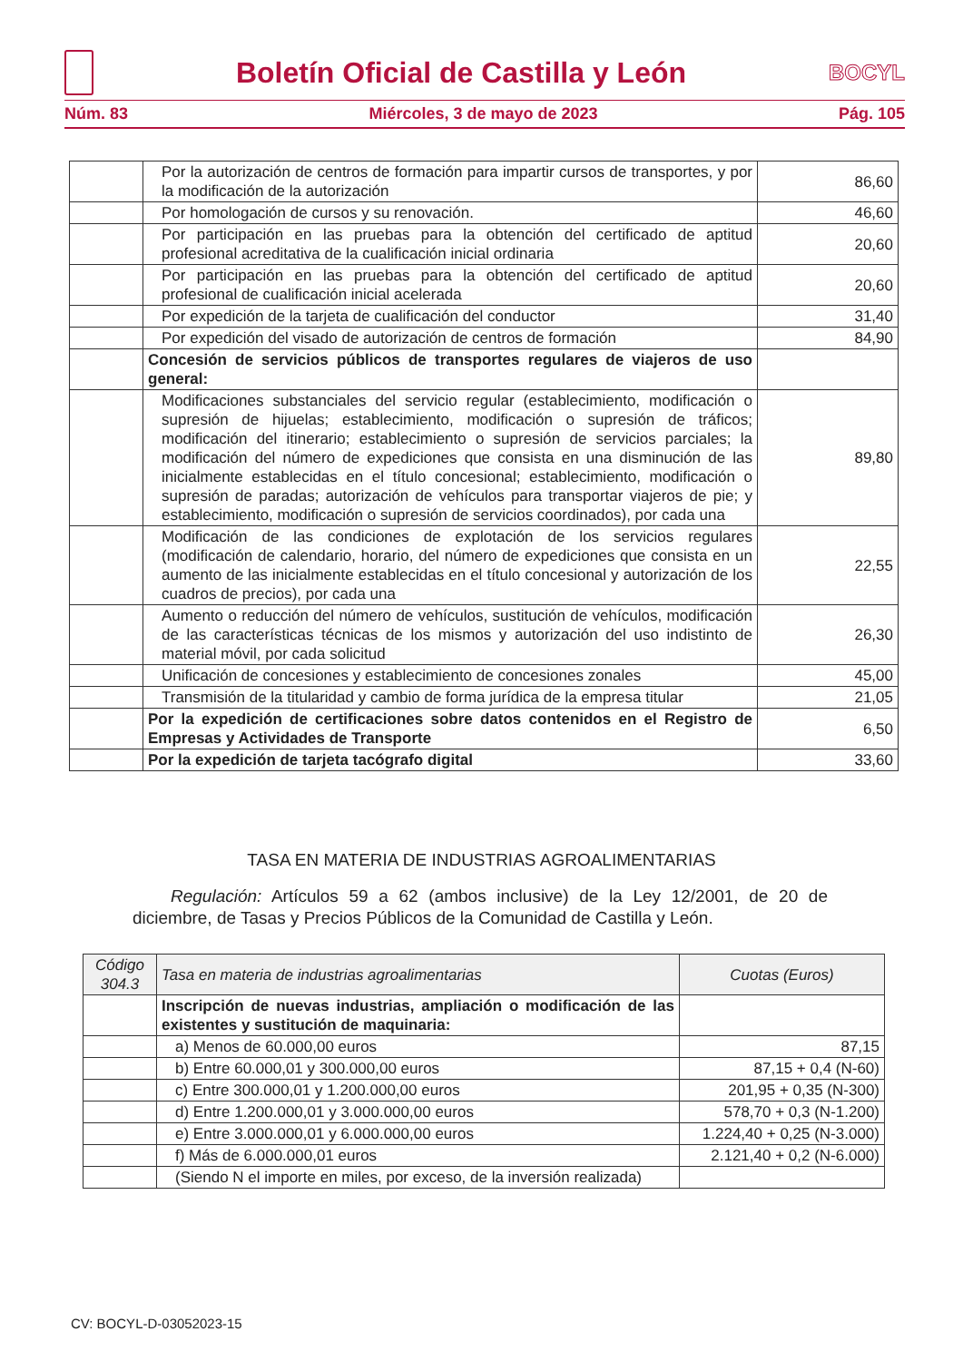Boletín Oficial de Castilla y León
BOCYL
Núm. 83 Miércoles, 3 de mayo de 2023 Pág. 105
| | Por la autorización de centros de formación para impartir cursos de transportes, y por la modificación de la autorización | 86,60 |
| | Por homologación de cursos y su renovación. | 46,60 |
| | Por participación en las pruebas para la obtención del certificado de aptitud profesional acreditativa de la cualificación inicial ordinaria | 20,60 |
| | Por participación en las pruebas para la obtención del certificado de aptitud profesional de cualificación inicial acelerada | 20,60 |
| | Por expedición de la tarjeta de cualificación del conductor | 31,40 |
| | Por expedición del visado de autorización de centros de formación | 84,90 |
| | Concesión de servicios públicos de transportes regulares de viajeros de uso general: | |
| | Modificaciones substanciales del servicio regular (establecimiento, modificación o supresión de hijuelas; establecimiento, modificación o supresión de tráficos; modificación del itinerario; establecimiento o supresión de servicios parciales; la modificación del número de expediciones que consista en una disminución de las inicialmente establecidas en el título concesional; establecimiento, modificación o supresión de paradas; autorización de vehículos para transportar viajeros de pie; y establecimiento, modificación o supresión de servicios coordinados), por cada una | 89,80 |
| | Modificación de las condiciones de explotación de los servicios regulares (modificación de calendario, horario, del número de expediciones que consista en un aumento de las inicialmente establecidas en el título concesional y autorización de los cuadros de precios), por cada una | 22,55 |
| | Aumento o reducción del número de vehículos, sustitución de vehículos, modificación de las características técnicas de los mismos y autorización del uso indistinto de material móvil, por cada solicitud | 26,30 |
| | Unificación de concesiones y establecimiento de concesiones zonales | 45,00 |
| | Transmisión de la titularidad y cambio de forma jurídica de la empresa titular | 21,05 |
| | Por la expedición de certificaciones sobre datos contenidos en el Registro de Empresas y Actividades de Transporte | 6,50 |
| | Por la expedición de tarjeta tacógrafo digital | 33,60 |
TASA EN MATERIA DE INDUSTRIAS AGROALIMENTARIAS
Regulación: Artículos 59 a 62 (ambos inclusive) de la Ley 12/2001, de 20 de diciembre, de Tasas y Precios Públicos de la Comunidad de Castilla y León.
| Código 304.3 | Tasa en materia de industrias agroalimentarias | Cuotas (Euros) |
| --- | --- | --- |
| | Inscripción de nuevas industrias, ampliación o modificación de las existentes y sustitución de maquinaria: | |
| | a) Menos de 60.000,00 euros | 87,15 |
| | b) Entre 60.000,01 y 300.000,00 euros | 87,15 + 0,4 (N-60) |
| | c) Entre 300.000,01 y 1.200.000,00 euros | 201,95 + 0,35 (N-300) |
| | d) Entre 1.200.000,01 y 3.000.000,00 euros | 578,70 + 0,3 (N-1.200) |
| | e) Entre 3.000.000,01 y 6.000.000,00 euros | 1.224,40 + 0,25 (N-3.000) |
| | f) Más de 6.000.000,01 euros | 2.121,40 + 0,2 (N-6.000) |
| | (Siendo N el importe en miles, por exceso, de la inversión realizada) | |
CV: BOCYL-D-03052023-15